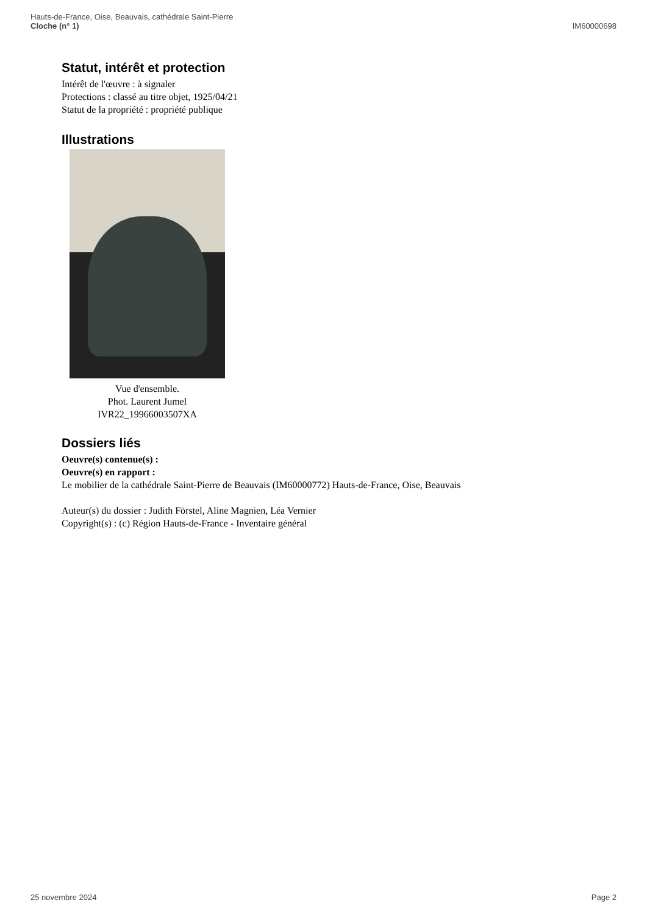Hauts-de-France, Oise, Beauvais, cathédrale Saint-Pierre
Cloche (n° 1)
IM60000698
Statut, intérêt et protection
Intérêt de l'œuvre : à signaler
Protections : classé au titre objet, 1925/04/21
Statut de la propriété : propriété publique
Illustrations
Vue d'ensemble.
Phot. Laurent Jumel
IVR22_19966003507XA
Dossiers liés
Oeuvre(s) contenue(s) :
Oeuvre(s) en rapport :
Le mobilier de la cathédrale Saint-Pierre de Beauvais (IM60000772) Hauts-de-France, Oise, Beauvais
Auteur(s) du dossier : Judith Förstel, Aline Magnien, Léa Vernier
Copyright(s) : (c) Région Hauts-de-France - Inventaire général
25 novembre 2024 Page 2